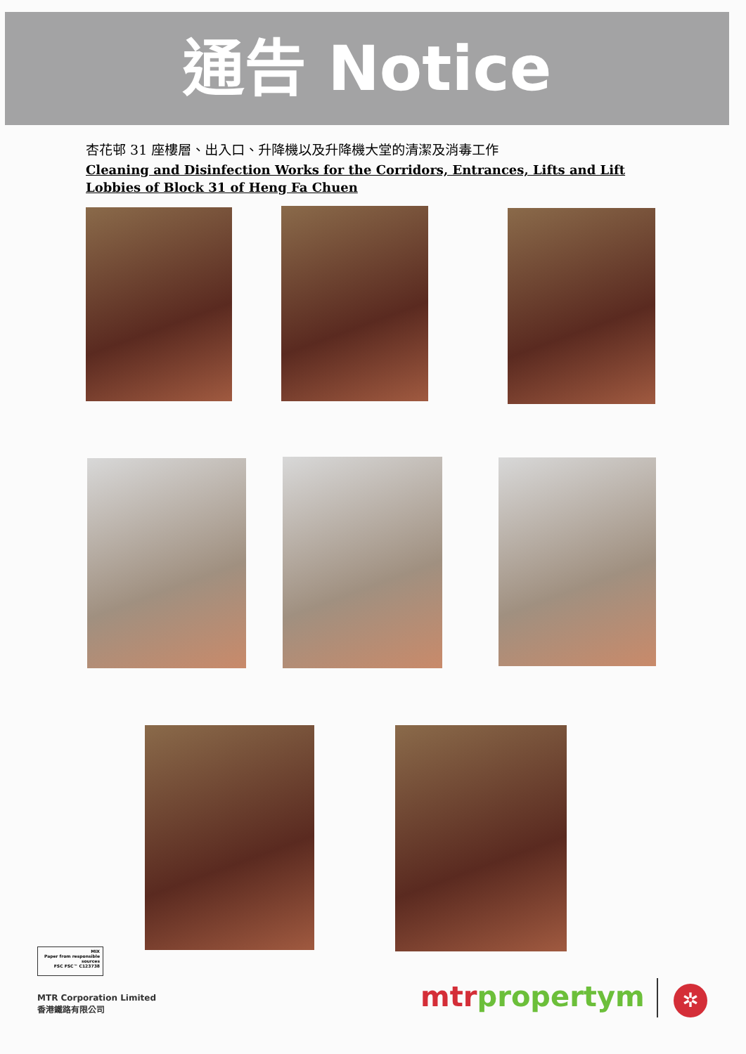通告 Notice
杏花邨 31 座樓層、出入口、升降機以及升降機大堂的清潔及消毒工作
Cleaning and Disinfection Works for the Corridors, Entrances, Lifts and Lift Lobbies of Block 31 of Heng Fa Chuen
MIX
Paper from responsible sources
FSC FSC™ C123738
MTR Corporation Limited
香港鐵路有限公司
mtr propertym ✲